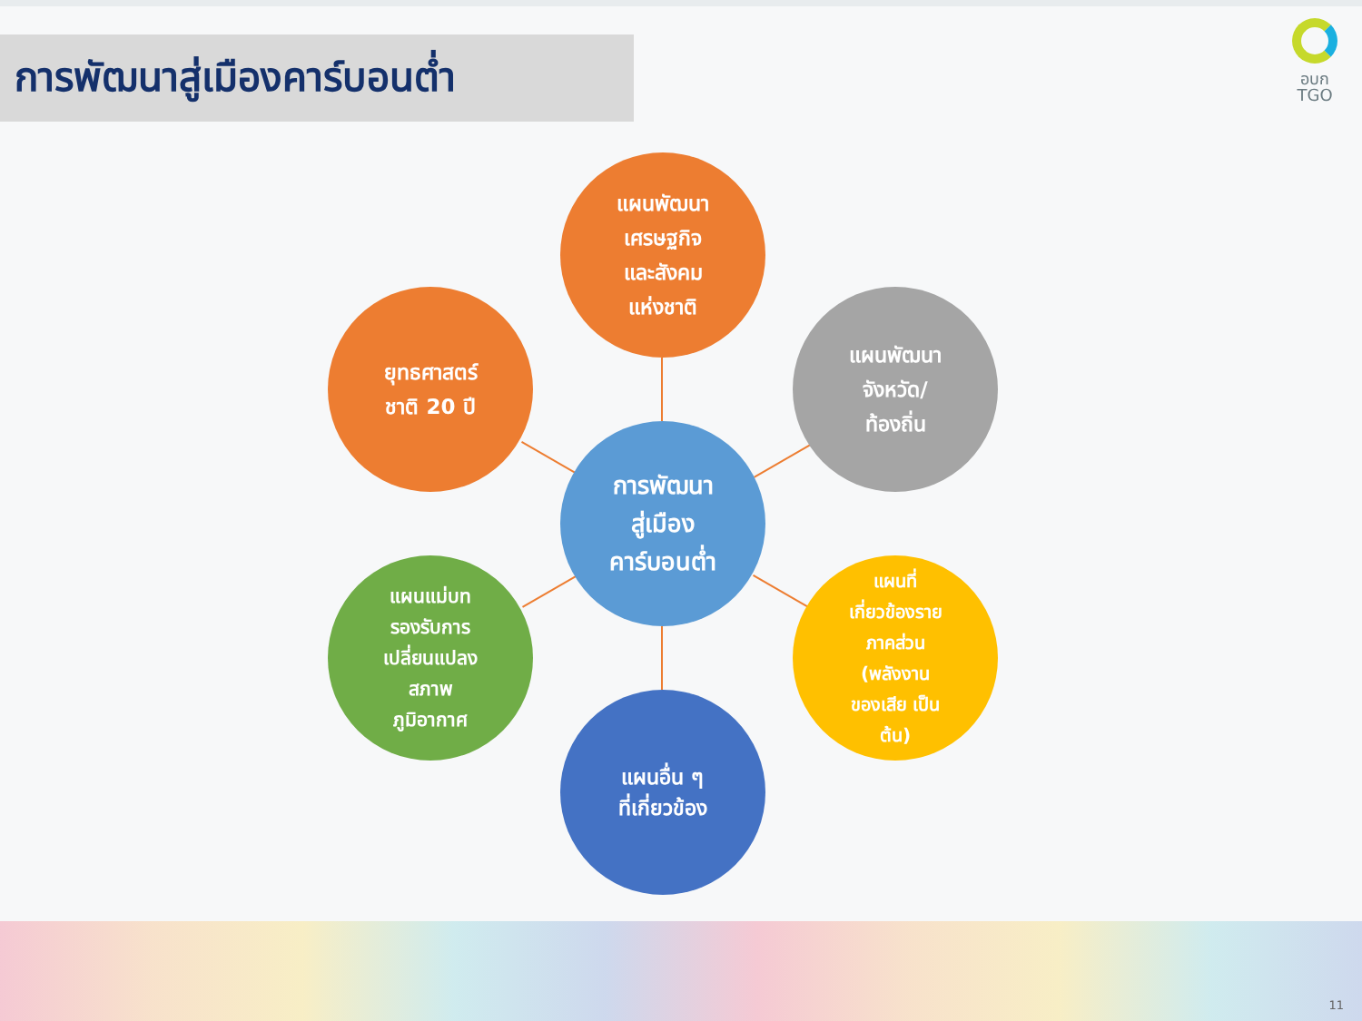การพัฒนาสู่เมืองคาร์บอนต่ำ
อบก
TGO
แผนพัฒนา
เศรษฐกิจ
และสังคม
แห่งชาติ
ยุทธศาสตร์
ชาติ 20 ปี
แผนพัฒนา
จังหวัด/
ท้องถิ่น
การพัฒนา
สู่เมือง
คาร์บอนต่ำ
แผนแม่บท
รองรับการ
เปลี่ยนแปลง
สภาพ
ภูมิอากาศ
แผนที่
เกี่ยวข้องราย
ภาคส่วน
(พลังงาน
ของเสีย เป็น
ต้น)
แผนอื่น ๆ
ที่เกี่ยวข้อง
11